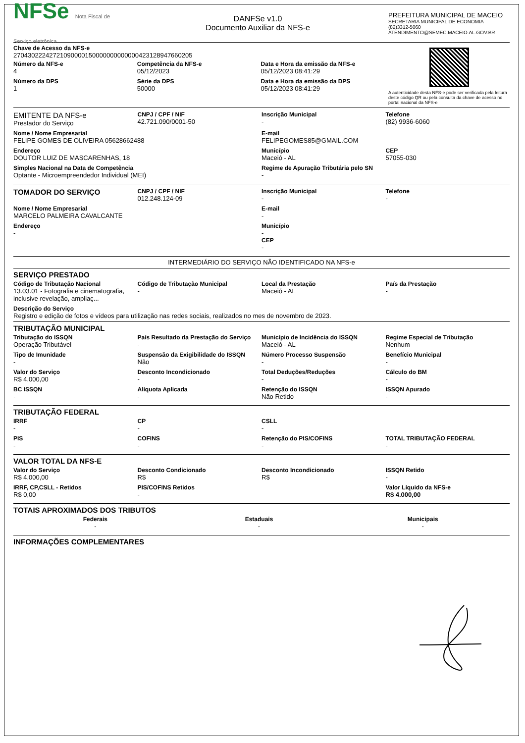NFSe Nota Fiscal de Serviço eletrônica
DANFSe v1.0
Documento Auxiliar da NFS-e
PREFEITURA MUNICIPAL DE MACEIO
SECRETARIA MUNICIPAL DE ECONOMIA
(82)3312-5060
ATENDIMENTO@SEMEC.MACEIO.AL.GOV.BR
Chave de Acesso da NFS-e
27043022242721090000150000000000000423128947660205
Número da NFS-e
4
Competência da NFS-e
05/12/2023
Data e Hora da emissão da NFS-e
05/12/2023 08:41:29
Número da DPS
1
Série da DPS
50000
Data e Hora da emissão da DPS
05/12/2023 08:41:29
A autenticidade desta NFS-e pode ser verificada pela leitura deste código QR ou pela consulta da chave de acesso no portal nacional da NFS-e
EMITENTE DA NFS-e
Prestador do Serviço
CNPJ / CPF / NIF
42.721.090/0001-50
Inscrição Municipal
-
Telefone
(82) 9936-6060
Nome / Nome Empresarial
FELIPE GOMES DE OLIVEIRA 05628662488
E-mail
FELIPEGOMES85@GMAIL.COM
Endereço
DOUTOR LUIZ DE MASCARENHAS, 18
Município
Maceió - AL
CEP
57055-030
Simples Nacional na Data de Competência
Optante - Microempreendedor Individual (MEI)
Regime de Apuração Tributária pelo SN
-
TOMADOR DO SERVIÇO
CNPJ / CPF / NIF
012.248.124-09
Inscrição Municipal
-
Telefone
-
Nome / Nome Empresarial
MARCELO PALMEIRA CAVALCANTE
E-mail
-
Endereço
-
Município
-
CEP
-
INTERMEDIÁRIO DO SERVIÇO NÃO IDENTIFICADO NA NFS-e
SERVIÇO PRESTADO
Código de Tributação Nacional
13.03.01 - Fotografia e cinematografia, inclusive revelação, ampliaç...
Código de Tributação Municipal
-
Local da Prestação
Maceió - AL
País da Prestação
-
Descrição do Serviço
Registro e edição de fotos e vídeos para utilização nas redes sociais, realizados no mes de novembro de 2023.
TRIBUTAÇÃO MUNICIPAL
Tributação do ISSQN
Operação Tributável
País Resultado da Prestação do Serviço
-
Município de Incidência do ISSQN
Maceió - AL
Regime Especial de Tributação
Nenhum
Tipo de Imunidade
-
Suspensão da Exigibilidade do ISSQN
Não
Número Processo Suspensão
-
Benefício Municipal
-
Valor do Serviço
R$ 4.000,00
Desconto Incondicionado
-
Total Deduções/Reduções
-
Cálculo do BM
-
BC ISSQN
-
Alíquota Aplicada
-
Retenção do ISSQN
Não Retido
ISSQN Apurado
-
TRIBUTAÇÃO FEDERAL
IRRF
-
CP
-
CSLL
-
PIS
-
COFINS
-
Retenção do PIS/COFINS
-
TOTAL TRIBUTAÇÃO FEDERAL
-
VALOR TOTAL DA NFS-E
Valor do Serviço
R$ 4.000,00
Desconto Condicionado
R$
Desconto Incondicionado
R$
ISSQN Retido
-
IRRF, CP,CSLL - Retidos
R$ 0,00
PIS/COFINS Retidos
-
Valor Líquido da NFS-e
R$ 4.000,00
TOTAIS APROXIMADOS DOS TRIBUTOS
Federais
-
Estaduais
-
Municipais
-
INFORMAÇÕES COMPLEMENTARES